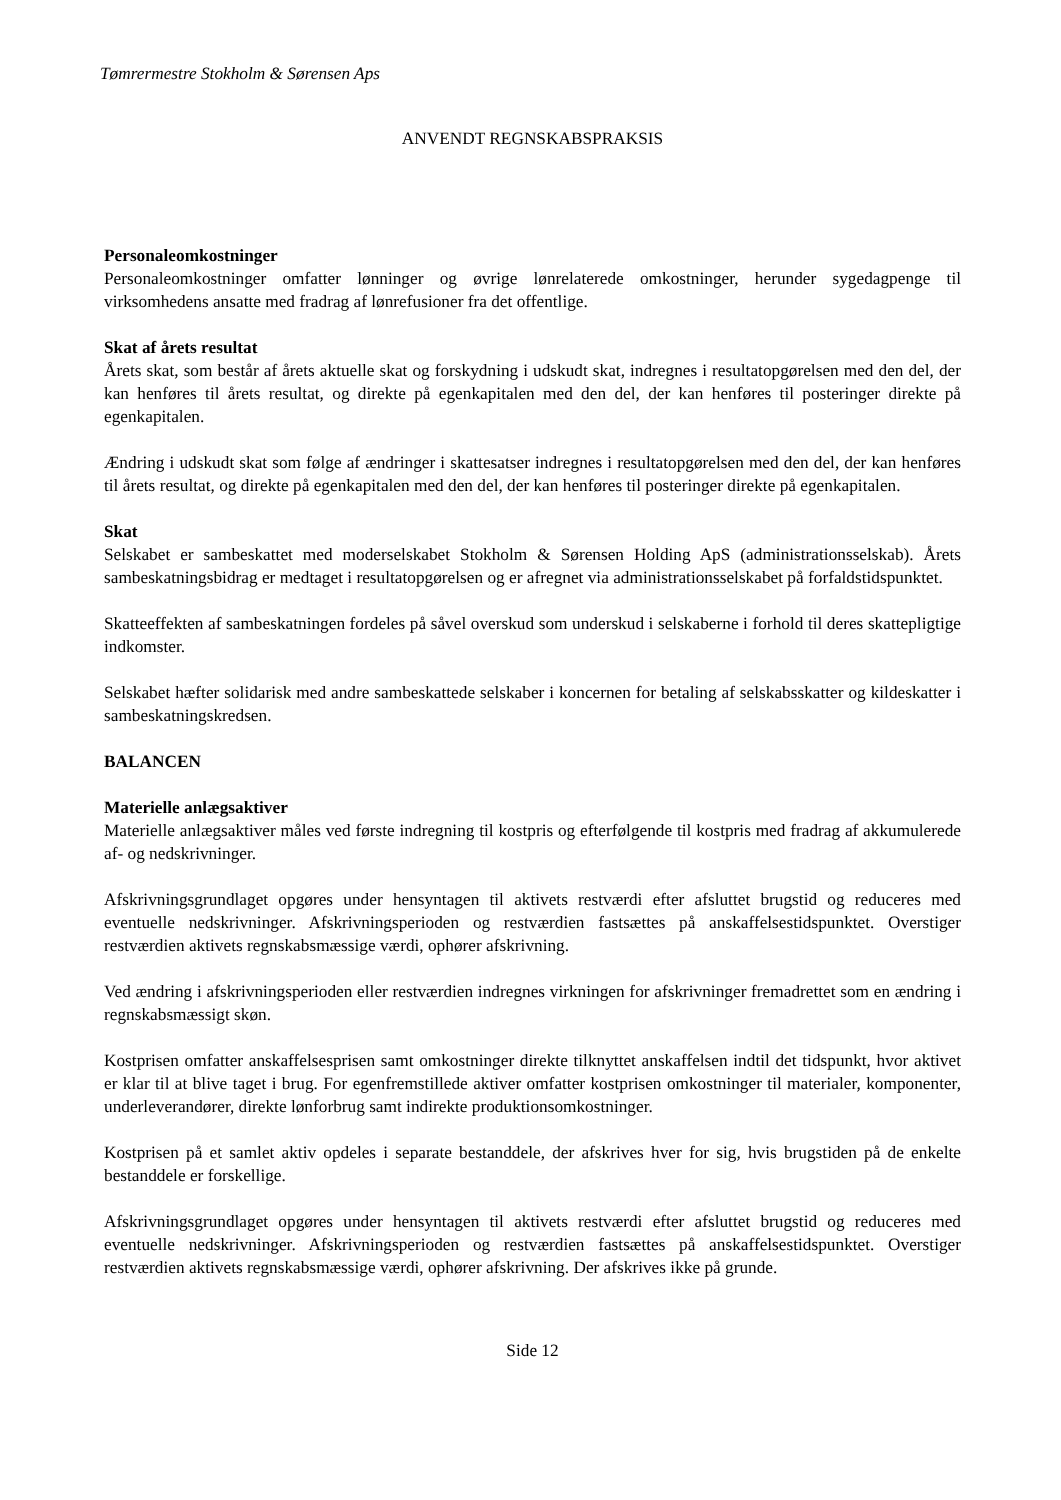Tømrermestre Stokholm & Sørensen Aps
ANVENDT REGNSKABSPRAKSIS
Personaleomkostninger
Personaleomkostninger omfatter lønninger og øvrige lønrelaterede omkostninger, herunder sygedagpenge til virksomhedens ansatte med fradrag af lønrefusioner fra det offentlige.
Skat af årets resultat
Årets skat, som består af årets aktuelle skat og forskydning i udskudt skat, indregnes i resultatopgørelsen med den del, der kan henføres til årets resultat, og direkte på egenkapitalen med den del, der kan henføres til posteringer direkte på egenkapitalen.
Ændring i udskudt skat som følge af ændringer i skattesatser indregnes i resultatopgørelsen med den del, der kan henføres til årets resultat, og direkte på egenkapitalen med den del, der kan henføres til posteringer direkte på egenkapitalen.
Skat
Selskabet er sambeskattet med moderselskabet Stokholm & Sørensen Holding ApS (administrationsselskab). Årets sambeskatningsbidrag er medtaget i resultatopgørelsen og er afregnet via administrationsselskabet på forfaldstidspunktet.
Skatteeffekten af sambeskatningen fordeles på såvel overskud som underskud i selskaberne i forhold til deres skattepligtige indkomster.
Selskabet hæfter solidarisk med andre sambeskattede selskaber i koncernen for betaling af selskabsskatter og kildeskatter i sambeskatningskredsen.
BALANCEN
Materielle anlægsaktiver
Materielle anlægsaktiver måles ved første indregning til kostpris og efterfølgende til kostpris med fradrag af akkumulerede af- og nedskrivninger.
Afskrivningsgrundlaget opgøres under hensyntagen til aktivets restværdi efter afsluttet brugstid og reduceres med eventuelle nedskrivninger. Afskrivningsperioden og restværdien fastsættes på anskaffelsestidspunktet. Overstiger restværdien aktivets regnskabsmæssige værdi, ophører afskrivning.
Ved ændring i afskrivningsperioden eller restværdien indregnes virkningen for afskrivninger fremadrettet som en ændring i regnskabsmæssigt skøn.
Kostprisen omfatter anskaffelsesprisen samt omkostninger direkte tilknyttet anskaffelsen indtil det tidspunkt, hvor aktivet er klar til at blive taget i brug. For egenfremstillede aktiver omfatter kostprisen omkostninger til materialer, komponenter, underleverandører, direkte lønforbrug samt indirekte produktionsomkostninger.
Kostprisen på et samlet aktiv opdeles i separate bestanddele, der afskrives hver for sig, hvis brugstiden på de enkelte bestanddele er forskellige.
Afskrivningsgrundlaget opgøres under hensyntagen til aktivets restværdi efter afsluttet brugstid og reduceres med eventuelle nedskrivninger. Afskrivningsperioden og restværdien fastsættes på anskaffelsestidspunktet. Overstiger restværdien aktivets regnskabsmæssige værdi, ophører afskrivning. Der afskrives ikke på grunde.
Side 12